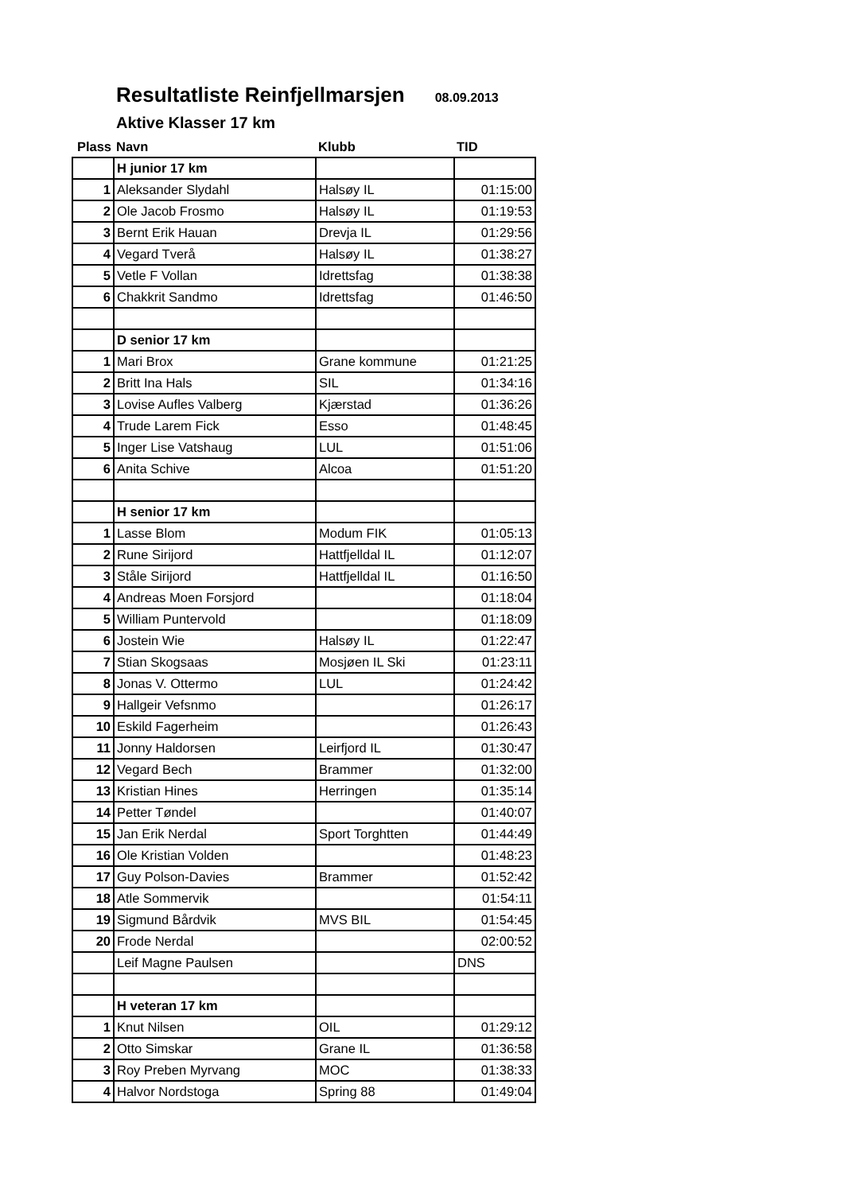Resultatliste Reinfjellmarsjen 08.09.2013
Aktive Klasser 17 km
| Plass | Navn | Klubb | TID |
| --- | --- | --- | --- |
| | H junior 17 km | | |
| 1 | Aleksander Slydahl | Halsøy IL | 01:15:00 |
| 2 | Ole Jacob Frosmo | Halsøy IL | 01:19:53 |
| 3 | Bernt Erik Hauan | Drevja IL | 01:29:56 |
| 4 | Vegard Tverå | Halsøy IL | 01:38:27 |
| 5 | Vetle F Vollan | Idrettsfag | 01:38:38 |
| 6 | Chakkrit Sandmo | Idrettsfag | 01:46:50 |
| | D senior 17 km | | |
| 1 | Mari Brox | Grane kommune | 01:21:25 |
| 2 | Britt Ina Hals | SIL | 01:34:16 |
| 3 | Lovise Aufles Valberg | Kjærstad | 01:36:26 |
| 4 | Trude Larem Fick | Esso | 01:48:45 |
| 5 | Inger Lise Vatshaug | LUL | 01:51:06 |
| 6 | Anita Schive | Alcoa | 01:51:20 |
| | H senior 17 km | | |
| 1 | Lasse Blom | Modum FIK | 01:05:13 |
| 2 | Rune Sirijord | Hattfjelldal IL | 01:12:07 |
| 3 | Ståle Sirijord | Hattfjelldal IL | 01:16:50 |
| 4 | Andreas Moen Forsjord | | 01:18:04 |
| 5 | William Puntervold | | 01:18:09 |
| 6 | Jostein Wie | Halsøy IL | 01:22:47 |
| 7 | Stian Skogsaas | Mosjøen IL Ski | 01:23:11 |
| 8 | Jonas V. Ottermo | LUL | 01:24:42 |
| 9 | Hallgeir Vefsnmo | | 01:26:17 |
| 10 | Eskild Fagerheim | | 01:26:43 |
| 11 | Jonny Haldorsen | Leirfjord IL | 01:30:47 |
| 12 | Vegard Bech | Brammer | 01:32:00 |
| 13 | Kristian Hines | Herringen | 01:35:14 |
| 14 | Petter Tøndel | | 01:40:07 |
| 15 | Jan Erik Nerdal | Sport Torghtten | 01:44:49 |
| 16 | Ole Kristian Volden | | 01:48:23 |
| 17 | Guy Polson-Davies | Brammer | 01:52:42 |
| 18 | Atle Sommervik | | 01:54:11 |
| 19 | Sigmund Bårdvik | MVS BIL | 01:54:45 |
| 20 | Frode Nerdal | | 02:00:52 |
| | Leif Magne Paulsen | | DNS |
| | H veteran 17 km | | |
| 1 | Knut Nilsen | OIL | 01:29:12 |
| 2 | Otto Simskar | Grane IL | 01:36:58 |
| 3 | Roy Preben Myrvang | MOC | 01:38:33 |
| 4 | Halvor Nordstoga | Spring 88 | 01:49:04 |